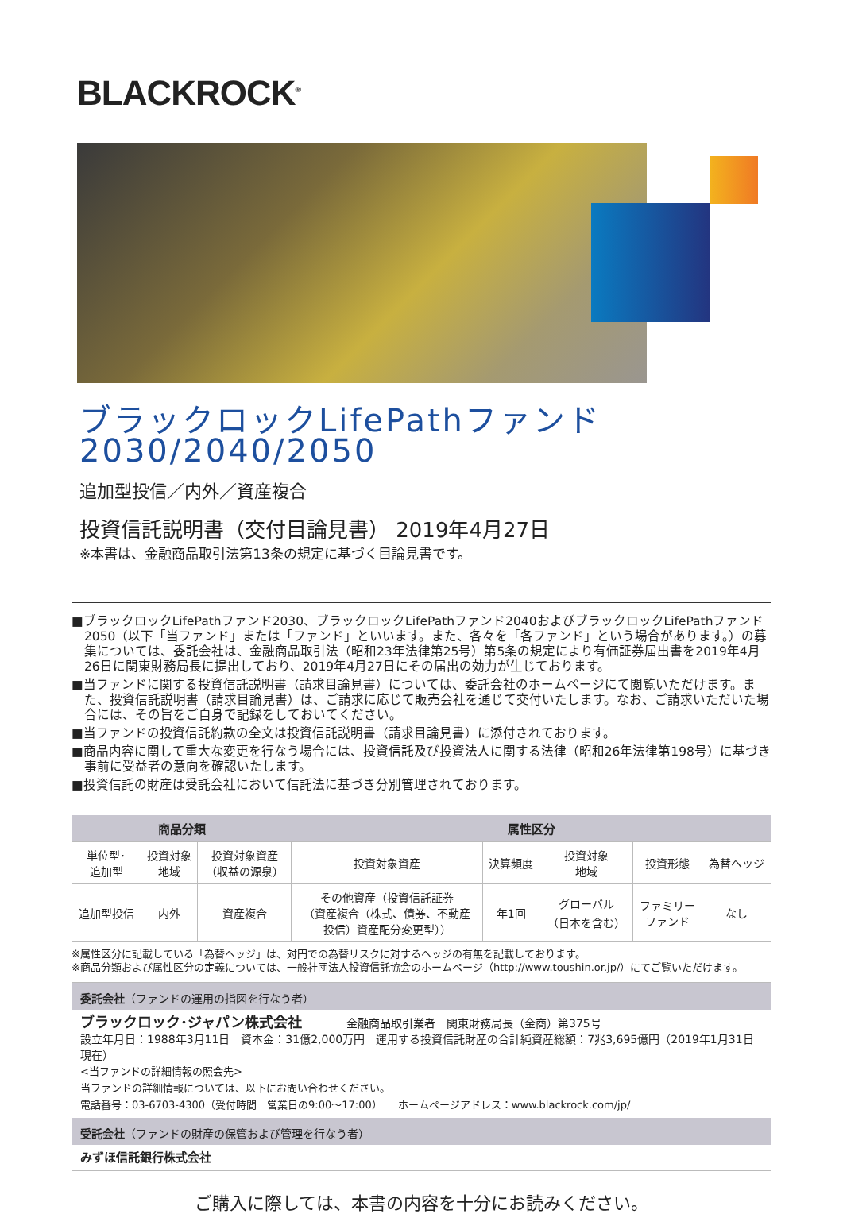BLACKROCK<sup>®</sup>
ブラックロックLifePathファンド
2030/2040/2050
追加型投信／内外／資産複合
投資信託説明書（交付目論見書） 2019年4月27日
※本書は、金融商品取引法第13条の規定に基づく目論見書です。
■ブラックロックLifePathファンド2030、ブラックロックLifePathファンド2040およびブラックロックLifePathファンド2050（以下「当ファンド」または「ファンド」といいます。また、各々を「各ファンド」という場合があります。）の募集については、委託会社は、金融商品取引法（昭和23年法律第25号）第5条の規定により有価証券届出書を2019年4月26日に関東財務局長に提出しており、2019年4月27日にその届出の効力が生じております。
■当ファンドに関する投資信託説明書（請求目論見書）については、委託会社のホームページにて閲覧いただけます。また、投資信託説明書（請求目論見書）は、ご請求に応じて販売会社を通じて交付いたします。なお、ご請求いただいた場合には、その旨をご自身で記録をしておいてください。
■当ファンドの投資信託約款の全文は投資信託説明書（請求目論見書）に添付されております。
■商品内容に関して重大な変更を行なう場合には、投資信託及び投資法人に関する法律（昭和26年法律第198号）に基づき事前に受益者の意向を確認いたします。
■投資信託の財産は受託会社において信託法に基づき分別管理されております。
| 商品分類 | | | 属性区分 | | | | |
| --- | --- | --- | --- | --- | --- | --- | --- |
| 単位型･ 追加型 | 投資対象 地域 | 投資対象資産 （収益の源泉） | 投資対象資産 | 決算頻度 | 投資対象 地域 | 投資形態 | 為替ヘッジ |
| 追加型投信 | 内外 | 資産複合 | その他資産（投資信託証券 （資産複合（株式、債券、不動産 投信）資産配分変更型）） | 年1回 | グローバル （日本を含む） | ファミリー ファンド | なし |
※属性区分に記載している「為替ヘッジ」は、対円での為替リスクに対するヘッジの有無を記載しております。
※商品分類および属性区分の定義については、一般社団法人投資信託協会のホームページ（http://www.toushin.or.jp/）にてご覧いただけます。
委託会社（ファンドの運用の指図を行なう者）
ブラックロック･ジャパン株式会社　　　　金融商品取引業者　関東財務局長（金商）第375号
設立年月日：1988年3月11日　資本金：31億2,000万円　運用する投資信託財産の合計純資産総額：7兆3,695億円（2019年1月31日現在）
<当ファンドの詳細情報の照会先>
当ファンドの詳細情報については、以下にお問い合わせください。
電話番号：03-6703-4300（受付時間　営業日の9:00～17:00）　　ホームページアドレス：www.blackrock.com/jp/
受託会社（ファンドの財産の保管および管理を行なう者）
みずほ信託銀行株式会社
ご購入に際しては、本書の内容を十分にお読みください。